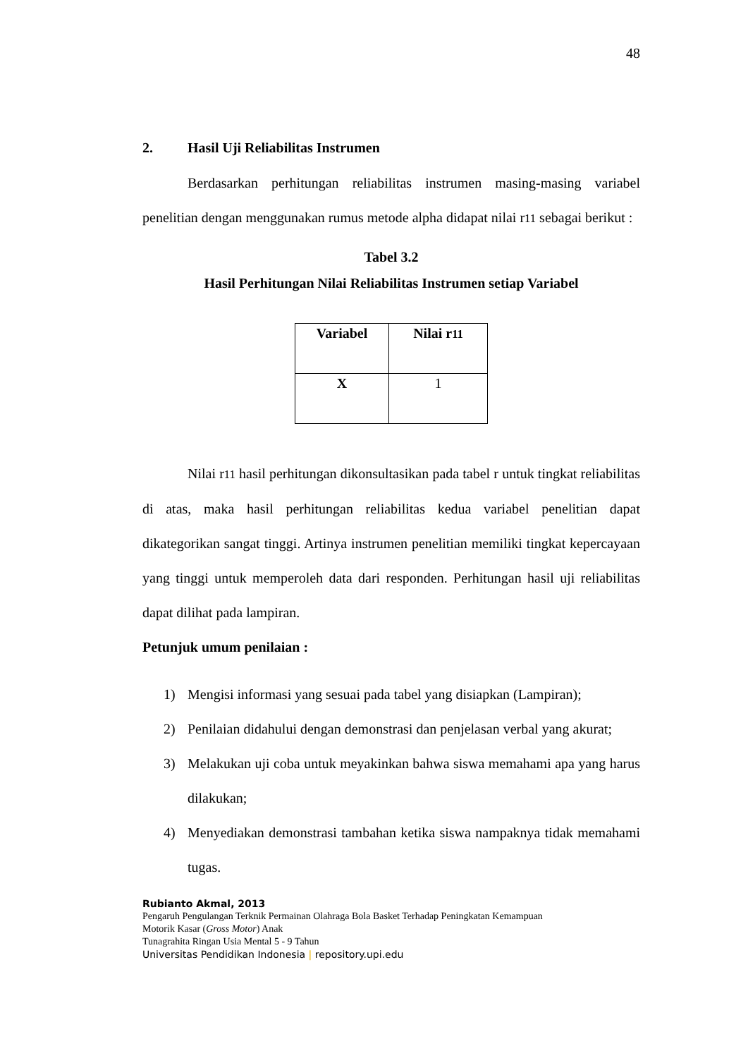48
2. Hasil Uji Reliabilitas Instrumen
Berdasarkan perhitungan reliabilitas instrumen masing-masing variabel penelitian dengan menggunakan rumus metode alpha didapat nilai r11 sebagai berikut :
Tabel 3.2
Hasil Perhitungan Nilai Reliabilitas Instrumen setiap Variabel
| Variabel | Nilai r 11 |
| X | 1 |
Nilai r11 hasil perhitungan dikonsultasikan pada tabel r untuk tingkat reliabilitas di atas, maka hasil perhitungan reliabilitas kedua variabel penelitian dapat dikategorikan sangat tinggi. Artinya instrumen penelitian memiliki tingkat kepercayaan yang tinggi untuk memperoleh data dari responden. Perhitungan hasil uji reliabilitas dapat dilihat pada lampiran.
Petunjuk umum penilaian :
1) Mengisi informasi yang sesuai pada tabel yang disiapkan (Lampiran);
2) Penilaian didahului dengan demonstrasi dan penjelasan verbal yang akurat;
3) Melakukan uji coba untuk meyakinkan bahwa siswa memahami apa yang harus dilakukan;
4) Menyediakan demonstrasi tambahan ketika siswa nampaknya tidak memahami tugas.
Rubianto Akmal, 2013
Pengaruh Pengulangan Terknik Permainan Olahraga Bola Basket Terhadap Peningkatan Kemampuan
Motorik Kasar (Gross Motor) Anak
Tunagrahita Ringan Usia Mental 5 - 9 Tahun
Universitas Pendidikan Indonesia | repository.upi.edu